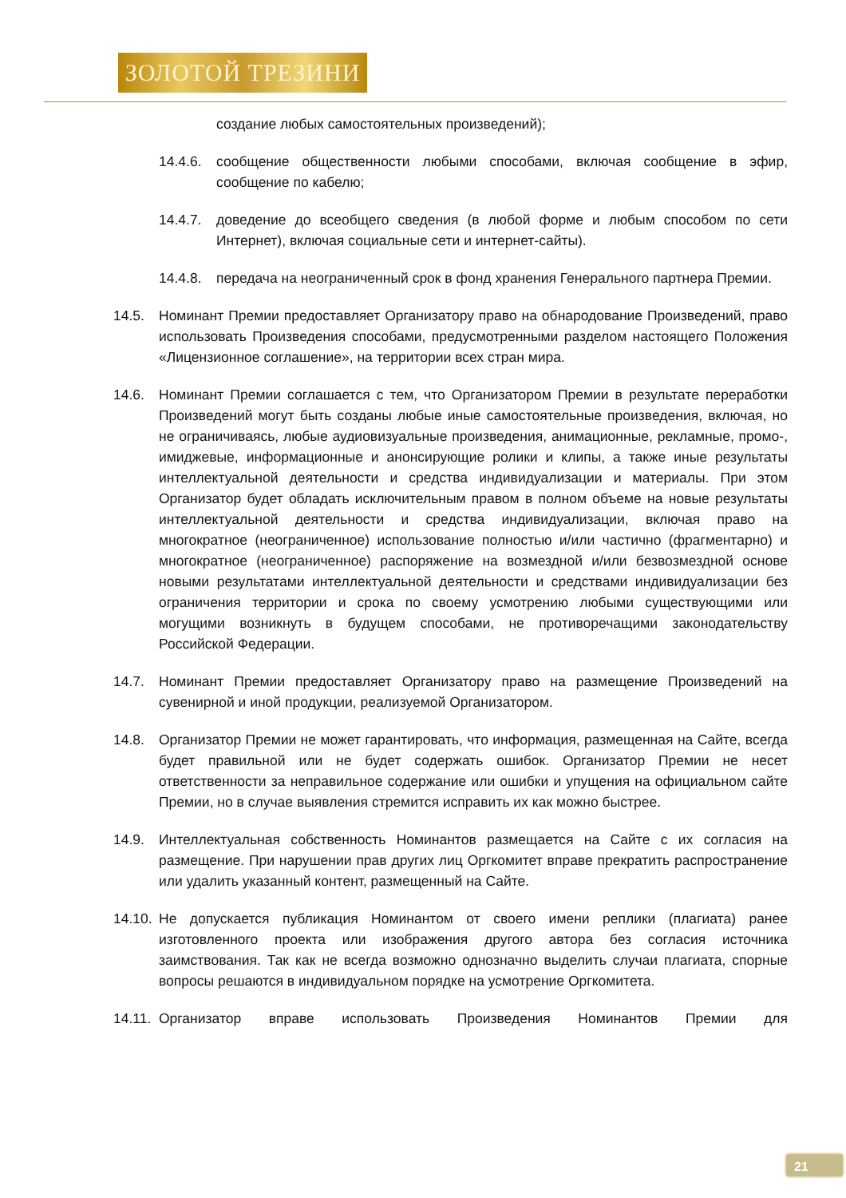ЗОЛОТОЙ ТРЕЗИНИ
создание любых самостоятельных произведений);
14.4.6.
сообщение общественности любыми способами, включая сообщение в эфир, сообщение по кабелю;
14.4.7.
доведение до всеобщего сведения (в любой форме и любым способом по сети Интернет), включая социальные сети и интернет-сайты).
14.4.8.
передача на неограниченный срок в фонд хранения Генерального партнера Премии.
14.5. Номинант Премии предоставляет Организатору право на обнародование Произведений, право использовать Произведения способами, предусмотренными разделом настоящего Положения «Лицензионное соглашение», на территории всех стран мира.
14.6. Номинант Премии соглашается с тем, что Организатором Премии в результате переработки Произведений могут быть созданы любые иные самостоятельные произведения, включая, но не ограничиваясь, любые аудиовизуальные произведения, анимационные, рекламные, промо-, имиджевые, информационные и анонсирующие ролики и клипы, а также иные результаты интеллектуальной деятельности и средства индивидуализации и материалы. При этом Организатор будет обладать исключительным правом в полном объеме на новые результаты интеллектуальной деятельности и средства индивидуализации, включая право на многократное (неограниченное) использование полностью и/или частично (фрагментарно) и многократное (неограниченное) распоряжение на возмездной и/или безвозмездной основе новыми результатами интеллектуальной деятельности и средствами индивидуализации без ограничения территории и срока по своему усмотрению любыми существующими или могущими возникнуть в будущем способами, не противоречащими законодательству Российской Федерации.
14.7. Номинант Премии предоставляет Организатору право на размещение Произведений на сувенирной и иной продукции, реализуемой Организатором.
14.8. Организатор Премии не может гарантировать, что информация, размещенная на Сайте, всегда будет правильной или не будет содержать ошибок. Организатор Премии не несет ответственности за неправильное содержание или ошибки и упущения на официальном сайте Премии, но в случае выявления стремится исправить их как можно быстрее.
14.9. Интеллектуальная собственность Номинантов размещается на Сайте с их согласия на размещение. При нарушении прав других лиц Оргкомитет вправе прекратить распространение или удалить указанный контент, размещенный на Сайте.
14.10.
Не допускается публикация Номинантом от своего имени реплики (плагиата) ранее изготовленного проекта или изображения другого автора без согласия источника заимствования. Так как не всегда возможно однозначно выделить случаи плагиата, спорные вопросы решаются в индивидуальном порядке на усмотрение Оргкомитета.
14.11.
Организатор вправе использовать Произведения Номинантов Премии для
21